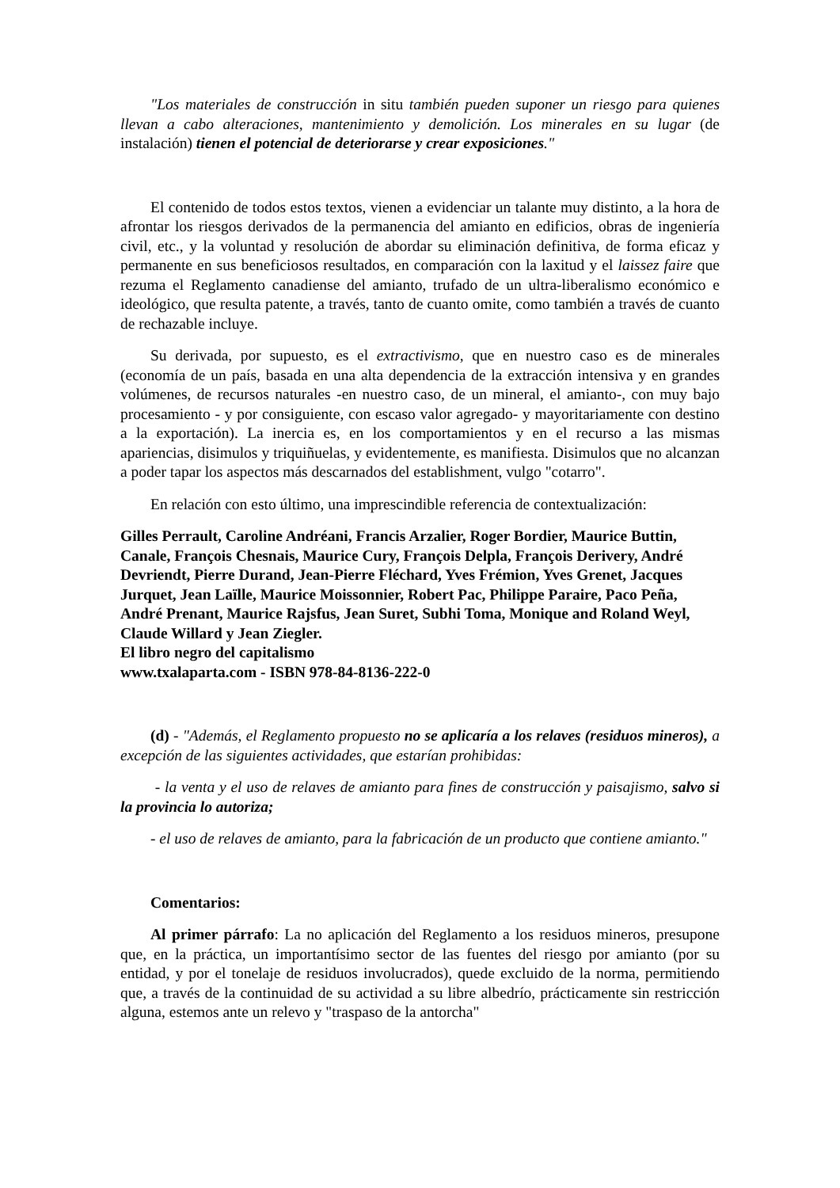"Los materiales de construcción in situ también pueden suponer un riesgo para quienes llevan a cabo alteraciones, mantenimiento y demolición. Los minerales en su lugar (de instalación) tienen el potencial de deteriorarse y crear exposiciones."
El contenido de todos estos textos, vienen a evidenciar un talante muy distinto, a la hora de afrontar los riesgos derivados de la permanencia del amianto en edificios, obras de ingeniería civil, etc., y la voluntad y resolución de abordar su eliminación definitiva, de forma eficaz y permanente en sus beneficiosos resultados, en comparación con la laxitud y el laissez faire que rezuma el Reglamento canadiense del amianto, trufado de un ultra-liberalismo económico e ideológico, que resulta patente, a través, tanto de cuanto omite, como también a través de cuanto de rechazable incluye.
Su derivada, por supuesto, es el extractivismo, que en nuestro caso es de minerales (economía de un país, basada en una alta dependencia de la extracción intensiva y en grandes volúmenes, de recursos naturales -en nuestro caso, de un mineral, el amianto-, con muy bajo procesamiento - y por consiguiente, con escaso valor agregado- y mayoritariamente con destino a la exportación). La inercia es, en los comportamientos y en el recurso a las mismas apariencias, disimulos y triquiñuelas, y evidentemente, es manifiesta. Disimulos que no alcanzan a poder tapar los aspectos más descarnados del establishment, vulgo "cotarro".
En relación con esto último, una imprescindible referencia de contextualización:
Gilles Perrault, Caroline Andréani, Francis Arzalier, Roger Bordier, Maurice Buttin, Canale, François Chesnais, Maurice Cury, François Delpla, François Derivery, André Devriendt, Pierre Durand, Jean-Pierre Fléchard, Yves Frémion, Yves Grenet, Jacques Jurquet, Jean Laïlle, Maurice Moissonnier, Robert Pac, Philippe Paraire, Paco Peña, André Prenant, Maurice Rajsfus, Jean Suret, Subhi Toma, Monique and Roland Weyl, Claude Willard y Jean Ziegler.
El libro negro del capitalismo
www.txalaparta.com - ISBN 978-84-8136-222-0
(d) - "Además, el Reglamento propuesto no se aplicaría a los relaves (residuos mineros), a excepción de las siguientes actividades, que estarían prohibidas:
- la venta y el uso de relaves de amianto para fines de construcción y paisajismo, salvo si la provincia lo autoriza;
- el uso de relaves de amianto, para la fabricación de un producto que contiene amianto."
Comentarios:
Al primer párrafo: La no aplicación del Reglamento a los residuos mineros, presupone que, en la práctica, un importantísimo sector de las fuentes del riesgo por amianto (por su entidad, y por el tonelaje de residuos involucrados), quede excluido de la norma, permitiendo que, a través de la continuidad de su actividad a su libre albedrío, prácticamente sin restricción alguna, estemos ante un relevo y "traspaso de la antorcha"